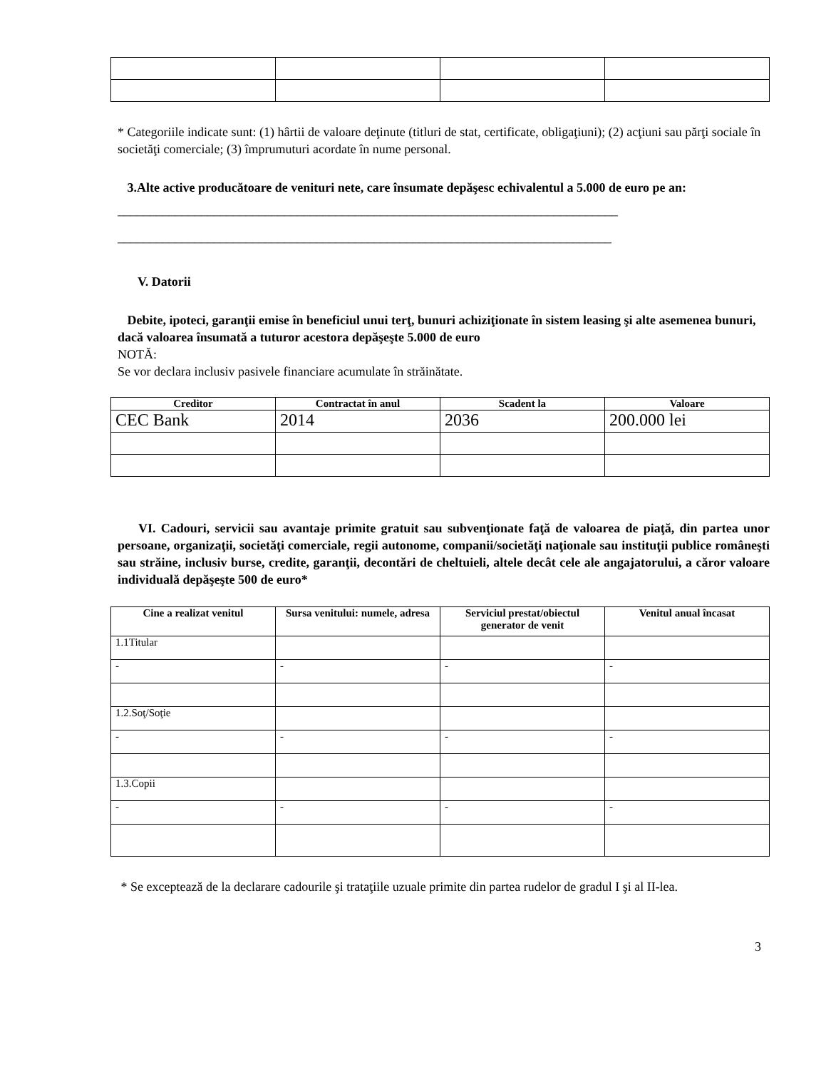* Categoriile indicate sunt: (1) hârtii de valoare deţinute (titluri de stat, certificate, obligaţiuni); (2) acţiuni sau părţi sociale în societăţi comerciale; (3) împrumuturi acordate în nume personal.
3.Alte active producătoare de venituri nete, care însumate depăşesc echivalentul a 5.000 de euro pe an:
______________________________________________________________________________
_____________________________________________________________________________
V. Datorii
Debite, ipoteci, garanţii emise în beneficiul unui terţ, bunuri achiziţionate în sistem leasing şi alte asemenea bunuri, dacă valoarea însumată a tuturor acestora depăşeşte 5.000 de euro
NOTĂ:
Se vor declara inclusiv pasivele financiare acumulate în străinătate.
| Creditor | Contractat în anul | Scadent la | Valoare |
| --- | --- | --- | --- |
| CEC Bank | 2014 | 2036 | 200.000 lei |
VI. Cadouri, servicii sau avantaje primite gratuit sau subvenţionate faţă de valoarea de piaţă, din partea unor persoane, organizaţii, societăţi comerciale, regii autonome, companii/societăţi naţionale sau instituţii publice româneşti sau străine, inclusiv burse, credite, garanţii, decontări de cheltuieli, altele decât cele ale angajatorului, a căror valoare individuală depăşeşte 500 de euro*
| Cine a realizat venitul | Sursa venitului: numele, adresa | Serviciul prestat/obiectul generator de venit | Venitul anual încasat |
| --- | --- | --- | --- |
| 1.1Titular | | | |
| - | - | - | - |
| 1.2.Soţ/Soţie | | | |
| - | - | - | - |
| 1.3.Copii | | | |
| - | - | - | - |
* Se exceptează de la declarare cadourile şi trataţiile uzuale primite din partea rudelor de gradul I şi al II-lea.
3